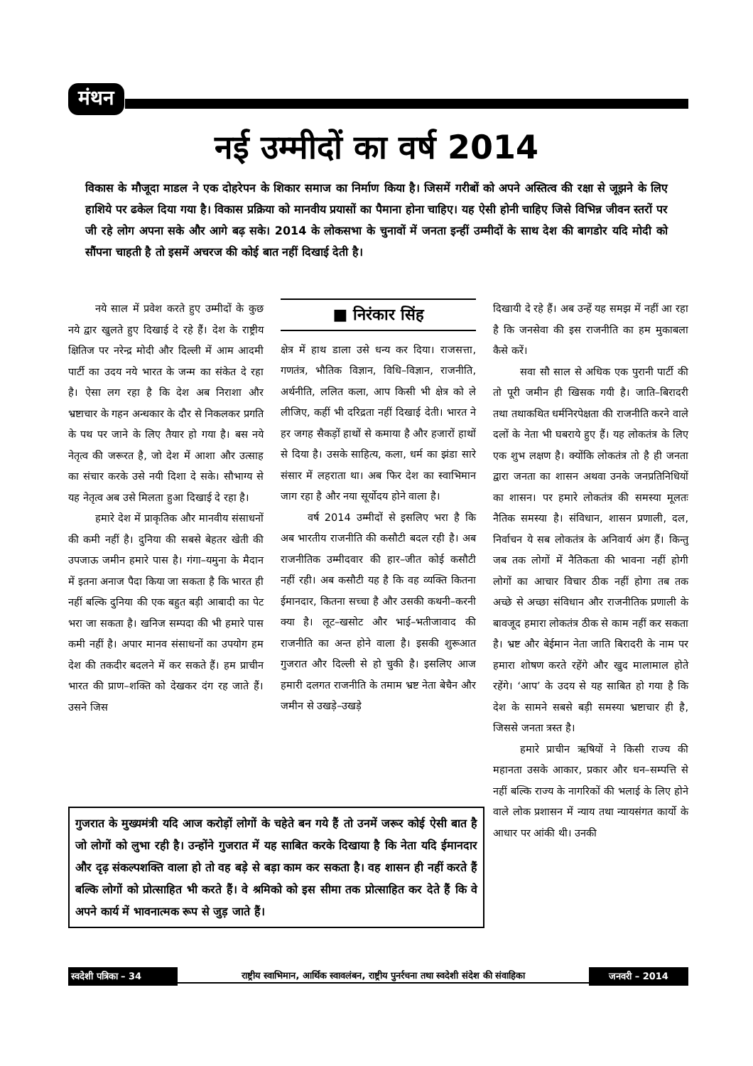मंथन
नई उम्मीदों का वर्ष 2014
विकास के मौजूदा माडल ने एक दोहरेपन के शिकार समाज का निर्माण किया है। जिसमें गरीबों को अपने अस्तित्व की रक्षा से जूझने के लिए हाशिये पर ढकेल दिया गया है। विकास प्रक्रिया को मानवीय प्रयासों का पैमाना होना चाहिए। यह ऐसी होनी चाहिए जिसे विभिन्न जीवन स्तरों पर जी रहे लोग अपना सके और आगे बढ़ सके। 2014 के लोकसभा के चुनावों में जनता इन्हीं उम्मीदों के साथ देश की बागडोर यदि मोदी को सौंपना चाहती है तो इसमें अचरज की कोई बात नहीं दिखाई देती है।
नये साल में प्रवेश करते हुए उम्मीदों के कुछ नये द्वार खुलते हुए दिखाई दे रहे हैं। देश के राष्ट्रीय क्षितिज पर नरेन्द्र मोदी और दिल्ली में आम आदमी पार्टी का उदय नये भारत के जन्म का संकेत दे रहा है। ऐसा लग रहा है कि देश अब निराशा और भ्रष्टाचार के गहन अन्धकार के दौर से निकलकर प्रगति के पथ पर जाने के लिए तैयार हो गया है। बस नये नेतृत्व की जरूरत है, जो देश में आशा और उत्साह का संचार करके उसे नयी दिशा दे सके। सौभाग्य से यह नेतृत्व अब उसे मिलता हुआ दिखाई दे रहा है।
हमारे देश में प्राकृतिक और मानवीय संसाधनों की कमी नहीं है। दुनिया की सबसे बेहतर खेती की उपजाऊ जमीन हमारे पास है। गंगा–यमुना के मैदान में इतना अनाज पैदा किया जा सकता है कि भारत ही नहीं बल्कि दुनिया की एक बहुत बड़ी आबादी का पेट भरा जा सकता है। खनिज सम्पदा की भी हमारे पास कमी नहीं है। अपार मानव संसाधनों का उपयोग हम देश की तकदीर बदलने में कर सकते हैं। हम प्राचीन भारत की प्राण–शक्ति को देखकर दंग रह जाते हैं। उसने जिस
■ निरंकार सिंह
क्षेत्र में हाथ डाला उसे धन्य कर दिया। राजसत्ता, गणतंत्र, भौतिक विज्ञान, विधि–विज्ञान, राजनीति, अर्थनीति, ललित कला, आप किसी भी क्षेत्र को ले लीजिए, कहीं भी दरिद्रता नहीं दिखाई देती। भारत ने हर जगह सैकड़ों हाथों से कमाया है और हजारों हाथों से दिया है। उसके साहित्य, कला, धर्म का झंडा सारे संसार में लहराता था। अब फिर देश का स्वाभिमान जाग रहा है और नया सूर्योदय होने वाला है।
वर्ष 2014 उम्मीदों से इसलिए भरा है कि अब भारतीय राजनीति की कसौटी बदल रही है। अब राजनीतिक उम्मीदवार की हार–जीत कोई कसौटी नहीं रही। अब कसौटी यह है कि वह व्यक्ति कितना ईमानदार, कितना सच्चा है और उसकी कथनी–करनी क्या है। लूट–खसोट और भाई–भतीजावाद की राजनीति का अन्त होने वाला है। इसकी शुरूआत गुजरात और दिल्ली से हो चुकी है। इसलिए आज हमारी दलगत राजनीति के तमाम भ्रष्ट नेता बेचैन और जमीन से उखड़े–उखड़े
दिखायी दे रहे हैं। अब उन्हें यह समझ में नहीं आ रहा है कि जनसेवा की इस राजनीति का हम मुकाबला कैसे करें।
सवा सौ साल से अधिक एक पुरानी पार्टी की तो पूरी जमीन ही खिसक गयी है। जाति–बिरादरी तथा तथाकथित धर्मनिरपेक्षता की राजनीति करने वाले दलों के नेता भी घबराये हुए हैं। यह लोकतंत्र के लिए एक शुभ लक्षण है। क्योंकि लोकतंत्र तो है ही जनता द्वारा जनता का शासन अथवा उनके जनप्रतिनिधियों का शासन। पर हमारे लोकतंत्र की समस्या मूलतः नैतिक समस्या है। संविधान, शासन प्रणाली, दल, निर्वाचन ये सब लोकतंत्र के अनिवार्य अंग हैं। किन्तु जब तक लोगों में नैतिकता की भावना नहीं होगी लोगों का आचार विचार ठीक नहीं होगा तब तक अच्छे से अच्छा संविधान और राजनीतिक प्रणाली के बावजूद हमारा लोकतंत्र ठीक से काम नहीं कर सकता है। भ्रष्ट और बेईमान नेता जाति बिरादरी के नाम पर हमारा शोषण करते रहेंगे और खुद मालामाल होते रहेंगे। ‘आप’ के उदय से यह साबित हो गया है कि देश के सामने सबसे बड़ी समस्या भ्रष्टाचार ही है, जिससे जनता त्रस्त है।
हमारे प्राचीन ऋषियों ने किसी राज्य की महानता उसके आकार, प्रकार और धन–सम्पत्ति से नहीं बल्कि राज्य के नागरिकों की भलाई के लिए होने वाले लोक प्रशासन में न्याय तथा न्यायसंगत कार्यो के आधार पर आंकी थी। उनकी
गुजरात के मुख्यमंत्री यदि आज करोड़ों लोगों के चहेते बन गये हैं तो उनमें जरूर कोई ऐसी बात है जो लोगों को लुभा रही है। उन्होंने गुजरात में यह साबित करके दिखाया है कि नेता यदि ईमानदार और दृढ़ संकल्पशक्ति वाला हो तो वह बड़े से बड़ा काम कर सकता है। वह शासन ही नहीं करते हैं बल्कि लोगों को प्रोत्साहित भी करते हैं। वे श्रमिको को इस सीमा तक प्रोत्साहित कर देते हैं कि वे अपने कार्य में भावनात्मक रूप से जुड़ जाते हैं।
स्वदेशी पत्रिका – 34
राष्ट्रीय स्वाभिमान, आर्थिक स्वावलंबन, राष्ट्रीय पुनर्रचना तथा स्वदेशी संदेश की संवाहिका
जनवरी – 2014